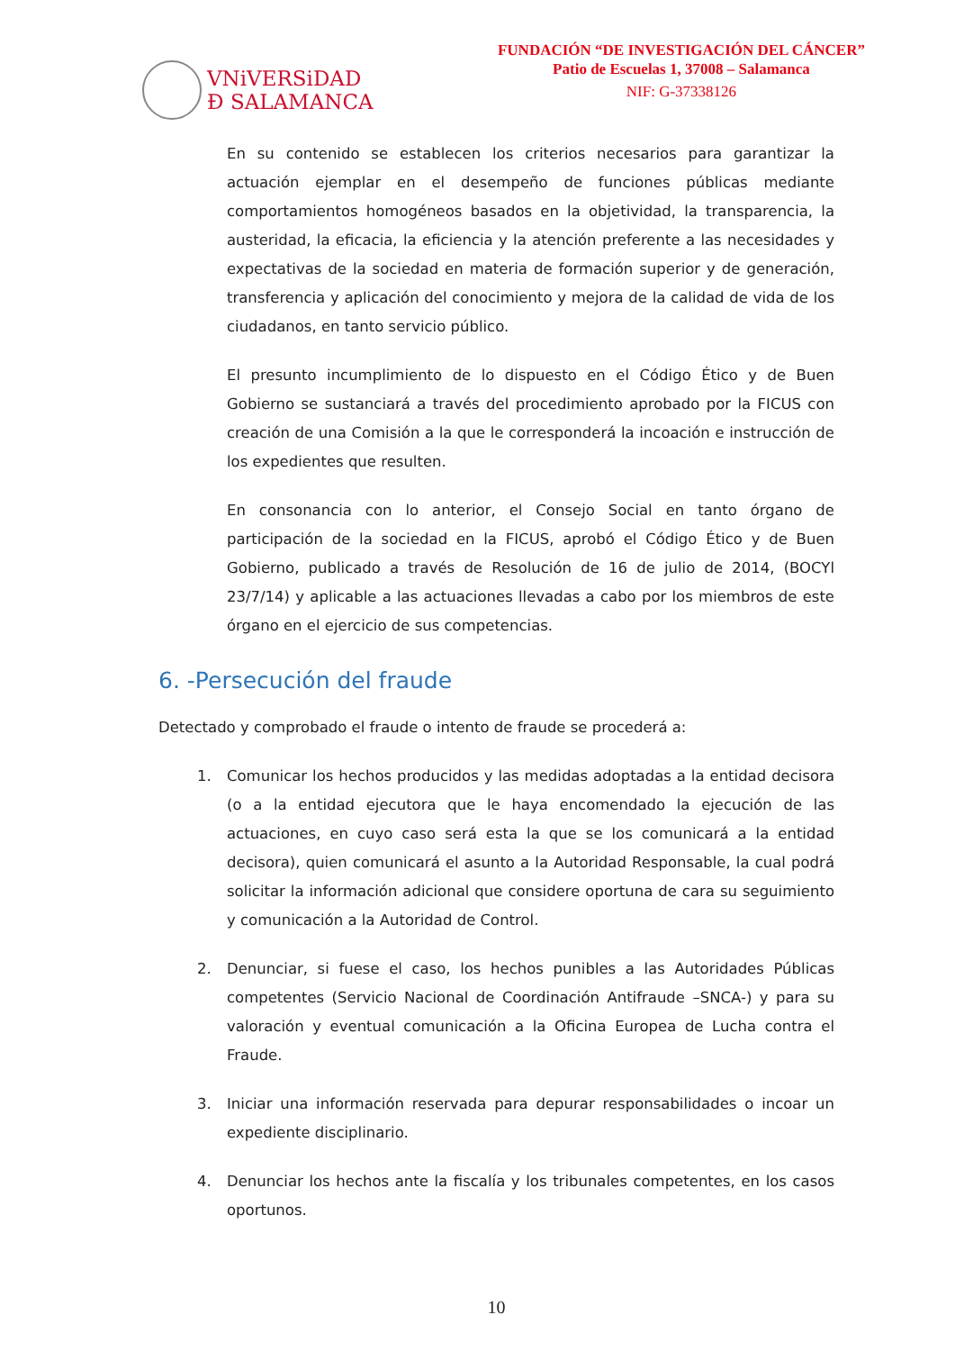VNiVERSiDAD
Ð SALAMANCA
FUNDACIÓN “DE INVESTIGACIÓN DEL CÁNCER”
Patio de Escuelas 1, 37008 – Salamanca
NIF: G-37338126
En su contenido se establecen los criterios necesarios para garantizar la actuación ejemplar en el desempeño de funciones públicas mediante comportamientos homogéneos basados en la objetividad, la transparencia, la austeridad, la eficacia, la eficiencia y la atención preferente a las necesidades y expectativas de la sociedad en materia de formación superior y de generación, transferencia y aplicación del conocimiento y mejora de la calidad de vida de los ciudadanos, en tanto servicio público.
El presunto incumplimiento de lo dispuesto en el Código Ético y de Buen Gobierno se sustanciará a través del procedimiento aprobado por la FICUS con creación de una Comisión a la que le corresponderá la incoación e instrucción de los expedientes que resulten.
En consonancia con lo anterior, el Consejo Social en tanto órgano de participación de la sociedad en la FICUS, aprobó el Código Ético y de Buen Gobierno, publicado a través de Resolución de 16 de julio de 2014, (BOCYl 23/7/14) y aplicable a las actuaciones llevadas a cabo por los miembros de este órgano en el ejercicio de sus competencias.
6. -Persecución del fraude
Detectado y comprobado el fraude o intento de fraude se procederá a:
1. Comunicar los hechos producidos y las medidas adoptadas a la entidad decisora (o a la entidad ejecutora que le haya encomendado la ejecución de las actuaciones, en cuyo caso será esta la que se los comunicará a la entidad decisora), quien comunicará el asunto a la Autoridad Responsable, la cual podrá solicitar la información adicional que considere oportuna de cara su seguimiento y comunicación a la Autoridad de Control.
2. Denunciar, si fuese el caso, los hechos punibles a las Autoridades Públicas competentes (Servicio Nacional de Coordinación Antifraude –SNCA-) y para su valoración y eventual comunicación a la Oficina Europea de Lucha contra el Fraude.
3. Iniciar una información reservada para depurar responsabilidades o incoar un expediente disciplinario.
4. Denunciar los hechos ante la fiscalía y los tribunales competentes, en los casos oportunos.
10